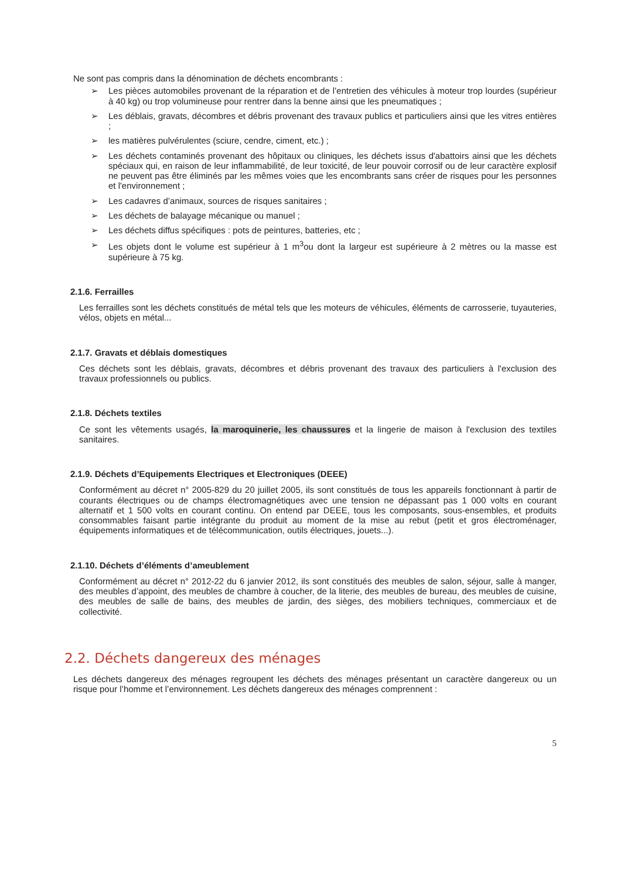Ne sont pas compris dans la dénomination de déchets encombrants :
➢ Les pièces automobiles provenant de la réparation et de l’entretien des véhicules à moteur trop lourdes (supérieur à 40 kg) ou trop volumineuse pour rentrer dans la benne ainsi que les pneumatiques ;
➢ Les déblais, gravats, décombres et débris provenant des travaux publics et particuliers ainsi que les vitres entières ;
➢ les matières pulvérulentes (sciure, cendre, ciment, etc.) ;
➢ Les déchets contaminés provenant des hôpitaux ou cliniques, les déchets issus d'abattoirs ainsi que les déchets spéciaux qui, en raison de leur inflammabilité, de leur toxicité, de leur pouvoir corrosif ou de leur caractère explosif ne peuvent pas être éliminés par les mêmes voies que les encombrants sans créer de risques pour les personnes et l'environnement ;
➢ Les cadavres d’animaux, sources de risques sanitaires ;
➢ Les déchets de balayage mécanique ou manuel ;
➢ Les déchets diffus spécifiques : pots de peintures, batteries, etc ;
➢ Les objets dont le volume est supérieur à 1 m<sup>3</sup>ou dont la largeur est supérieure à 2 mètres ou la masse est supérieure à 75 kg.
2.1.6. Ferrailles
Les ferrailles sont les déchets constitués de métal tels que les moteurs de véhicules, éléments de carrosserie, tuyauteries, vélos, objets en métal...
2.1.7. Gravats et déblais domestiques
Ces déchets sont les déblais, gravats, décombres et débris provenant des travaux des particuliers à l'exclusion des travaux professionnels ou publics.
2.1.8. Déchets textiles
Ce sont les vêtements usagés, la maroquinerie, les chaussures et la lingerie de maison à l'exclusion des textiles sanitaires.
2.1.9. Déchets d’Equipements Electriques et Electroniques (DEEE)
Conformément au décret n° 2005-829 du 20 juillet 2005, ils sont constitués de tous les appareils fonctionnant à partir de courants électriques ou de champs électromagnétiques avec une tension ne dépassant pas 1 000 volts en courant alternatif et 1 500 volts en courant continu. On entend par DEEE, tous les composants, sous-ensembles, et produits consommables faisant partie intégrante du produit au moment de la mise au rebut (petit et gros électroménager, équipements informatiques et de télécommunication, outils électriques, jouets...).
2.1.10. Déchets d’éléments d’ameublement
Conformément au décret n° 2012-22 du 6 janvier 2012, ils sont constitués des meubles de salon, séjour, salle à manger, des meubles d’appoint, des meubles de chambre à coucher, de la literie, des meubles de bureau, des meubles de cuisine, des meubles de salle de bains, des meubles de jardin, des sièges, des mobiliers techniques, commerciaux et de collectivité.
2.2. Déchets dangereux des ménages
Les déchets dangereux des ménages regroupent les déchets des ménages présentant un caractère dangereux ou un risque pour l’homme et l’environnement. Les déchets dangereux des ménages comprennent :
5